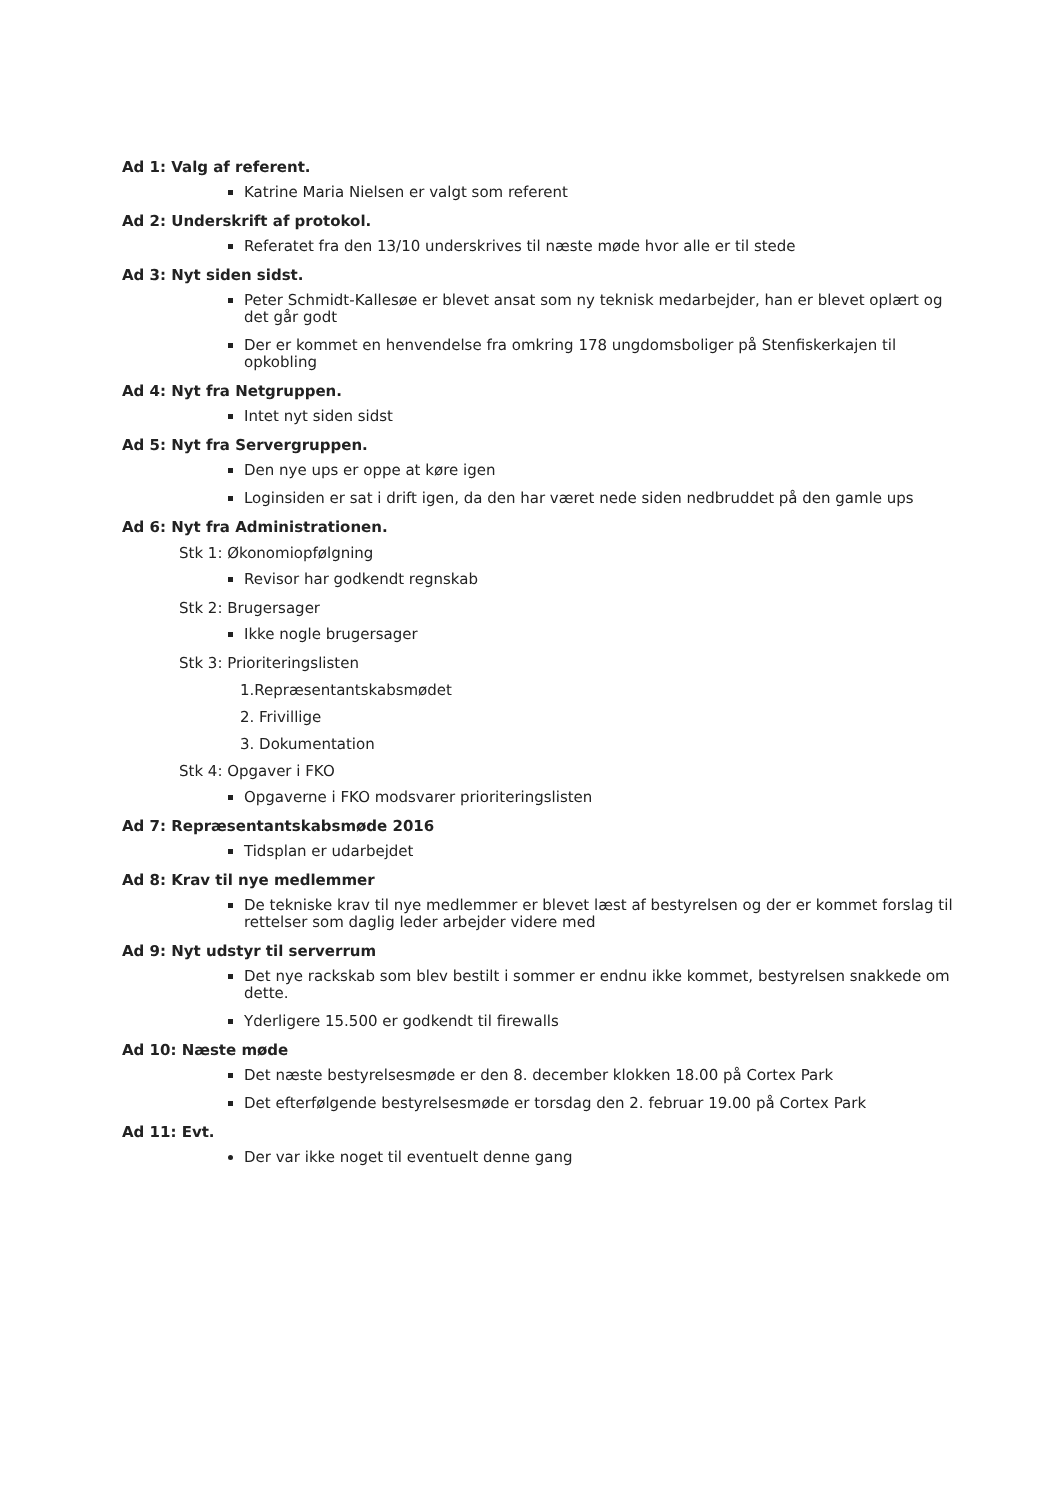Ad 1: Valg af referent.
Katrine Maria Nielsen er valgt som referent
Ad 2: Underskrift af protokol.
Referatet fra den 13/10 underskrives til næste møde hvor alle er til stede
Ad 3: Nyt siden sidst.
Peter Schmidt-Kallesøe er blevet ansat som ny teknisk medarbejder, han er blevet oplært og det går godt
Der er kommet en henvendelse fra omkring 178 ungdomsboliger på Stenfiskerkajen til opkobling
Ad 4: Nyt fra Netgruppen.
Intet nyt siden sidst
Ad 5: Nyt fra Servergruppen.
Den nye ups er oppe at køre igen
Loginsiden er sat i drift igen, da den har været nede siden nedbruddet på den gamle ups
Ad 6: Nyt fra Administrationen.
Stk 1: Økonomiopfølgning
Revisor har godkendt regnskab
Stk 2: Brugersager
Ikke nogle brugersager
Stk 3: Prioriteringslisten
1.Repræsentantskabsmødet
2. Frivillige
3. Dokumentation
Stk 4: Opgaver i FKO
Opgaverne i FKO modsvarer prioriteringslisten
Ad 7: Repræsentantskabsmøde 2016
Tidsplan er udarbejdet
Ad 8: Krav til nye medlemmer
De tekniske krav til nye medlemmer er blevet læst af bestyrelsen og der er kommet forslag til rettelser som daglig leder arbejder videre med
Ad 9: Nyt udstyr til serverrum
Det nye rackskab som blev bestilt i sommer er endnu ikke kommet, bestyrelsen snakkede om dette.
Yderligere 15.500 er godkendt til firewalls
Ad 10: Næste møde
Det næste bestyrelsesmøde er den 8. december klokken 18.00 på Cortex Park
Det efterfølgende bestyrelsesmøde er torsdag den 2. februar 19.00 på Cortex Park
Ad 11: Evt.
Der var ikke noget til eventuelt denne gang